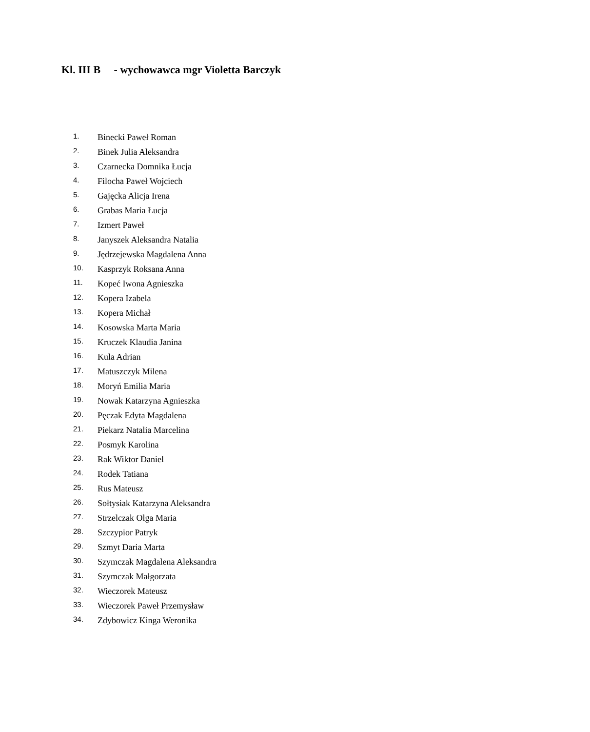Kl. III B - wychowawca mgr Violetta Barczyk
1. Binecki Paweł Roman
2. Binek Julia Aleksandra
3. Czarnecka Domnika Łucja
4. Filocha Paweł Wojciech
5. Gajęcka Alicja Irena
6. Grabas Maria Łucja
7. Izmert Paweł
8. Janyszek Aleksandra Natalia
9. Jędrzejewska Magdalena Anna
10. Kasprzyk Roksana Anna
11. Kopeć Iwona Agnieszka
12. Kopera Izabela
13. Kopera Michał
14. Kosowska Marta Maria
15. Kruczek Klaudia Janina
16. Kula Adrian
17. Matuszczyk Milena
18. Moryń Emilia Maria
19. Nowak Katarzyna Agnieszka
20. Pęczak Edyta Magdalena
21. Piekarz Natalia Marcelina
22. Posmyk Karolina
23. Rak Wiktor Daniel
24. Rodek Tatiana
25. Rus Mateusz
26. Sołtysiak Katarzyna Aleksandra
27. Strzelczak Olga Maria
28. Szczypior Patryk
29. Szmyt Daria Marta
30. Szymczak Magdalena Aleksandra
31. Szymczak Małgorzata
32. Wieczorek Mateusz
33. Wieczorek Paweł Przemysław
34. Zdybowicz Kinga Weronika